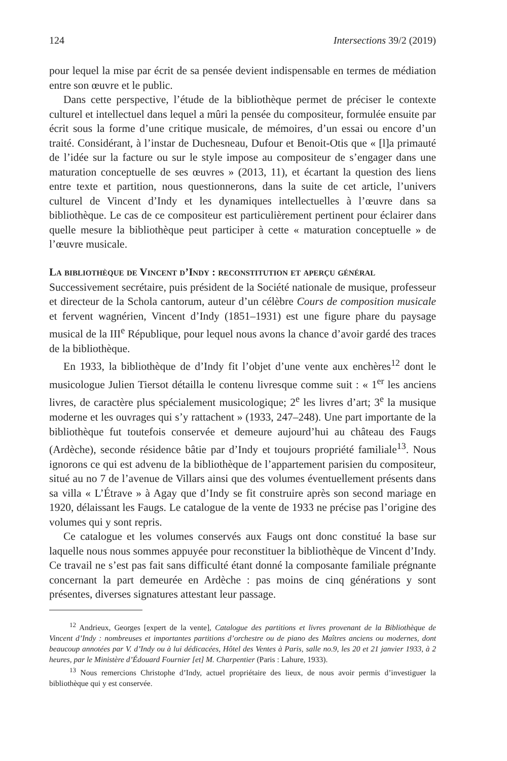124 Intersections 39/2 (2019)
pour lequel la mise par écrit de sa pensée devient indispensable en termes de médiation entre son œuvre et le public.
Dans cette perspective, l’étude de la bibliothèque permet de préciser le contexte culturel et intellectuel dans lequel a mûri la pensée du compositeur, formulée ensuite par écrit sous la forme d’une critique musicale, de mémoires, d’un essai ou encore d’un traité. Considérant, à l’instar de Duchesneau, Dufour et Benoit-Otis que « [l]a primauté de l’idée sur la facture ou sur le style impose au compositeur de s’engager dans une maturation conceptuelle de ses œuvres » (2013, 11), et écartant la question des liens entre texte et partition, nous questionnerons, dans la suite de cet article, l’univers culturel de Vincent d’Indy et les dynamiques intellectuelles à l’œuvre dans sa bibliothèque. Le cas de ce compositeur est particulièrement pertinent pour éclairer dans quelle mesure la bibliothèque peut participer à cette « maturation conceptuelle » de l’œuvre musicale.
La bibliothèque de Vincent d’Indy : reconstitution et aperçu général
Successivement secrétaire, puis président de la Société nationale de musique, professeur et directeur de la Schola cantorum, auteur d’un célèbre Cours de composition musicale et fervent wagnérien, Vincent d’Indy (1851–1931) est une figure phare du paysage musical de la III<sup>e</sup> République, pour lequel nous avons la chance d’avoir gardé des traces de la bibliothèque.
En 1933, la bibliothèque de d’Indy fit l’objet d’une vente aux enchères<sup>12</sup> dont le musicologue Julien Tiersot détailla le contenu livresque comme suit : « 1<sup>er</sup> les anciens livres, de caractère plus spécialement musicologique; 2<sup>e</sup> les livres d’art; 3<sup>e</sup> la musique moderne et les ouvrages qui s’y rattachent » (1933, 247–248). Une part importante de la bibliothèque fut toutefois conservée et demeure aujourd’hui au château des Faugs (Ardèche), seconde résidence bâtie par d’Indy et toujours propriété familiale<sup>13</sup>. Nous ignorons ce qui est advenu de la bibliothèque de l’appartement parisien du compositeur, situé au no 7 de l’avenue de Villars ainsi que des volumes éventuellement présents dans sa villa « L’Étrave » à Agay que d’Indy se fit construire après son second mariage en 1920, délaissant les Faugs. Le catalogue de la vente de 1933 ne précise pas l’origine des volumes qui y sont repris.
Ce catalogue et les volumes conservés aux Faugs ont donc constitué la base sur laquelle nous nous sommes appuyée pour reconstituer la bibliothèque de Vincent d’Indy. Ce travail ne s’est pas fait sans difficulté étant donné la composante familiale prégnante concernant la part demeurée en Ardèche : pas moins de cinq générations y sont présentes, diverses signatures attestant leur passage.
<sup>12</sup> Andrieux, Georges [expert de la vente], Catalogue des partitions et livres provenant de la Bibliothèque de Vincent d’Indy : nombreuses et importantes partitions d’orchestre ou de piano des Maîtres anciens ou modernes, dont beaucoup annotées par V. d’Indy ou à lui dédicacées, Hôtel des Ventes à Paris, salle no.9, les 20 et 21 janvier 1933, à 2 heures, par le Ministère d’Édouard Fournier [et] M. Charpentier (Paris : Lahure, 1933).
<sup>13</sup> Nous remercions Christophe d’Indy, actuel propriétaire des lieux, de nous avoir permis d’investiguer la bibliothèque qui y est conservée.